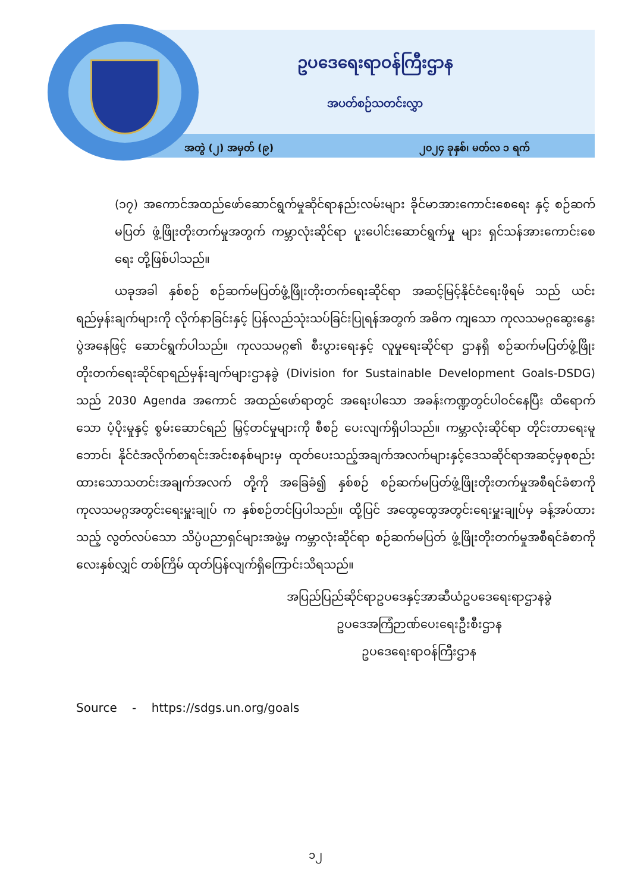ဥပဒေရေးရာဝန်ကြီးဌာန
အပတ်စဉ်သတင်းလွှာ
အတွဲ (၂) အမှတ် (၉) ၂၀၂၄ ခုနှစ်၊ မတ်လ ၁ ရက်
(၁၇) အကောင်အထည်ဖော်ဆောင်ရွက်မှုဆိုင်ရာနည်းလမ်းများ ခိုင်မာအားကောင်းစေရေး နှင့် စဉ်ဆက်မပြတ် ဖွံ့ဖြိုးတိုးတက်မှုအတွက် ကမ္ဘာလုံးဆိုင်ရာ ပူးပေါင်းဆောင်ရွက်မှု များ ရှင်သန်အားကောင်းစေရေး တို့ဖြစ်ပါသည်။
ယခုအခါ နှစ်စဉ် စဉ်ဆက်မပြတ်ဖွံ့ဖြိုးတိုးတက်ရေးဆိုင်ရာ အဆင့်မြင့်နိုင်ငံရေးဖိုရမ် သည် ယင်းရည်မှန်းချက်များကို လိုက်နာခြင်းနှင့် ပြန်လည်သုံးသပ်ခြင်းပြုရန်အတွက် အဓိက ကျသော ကုလသမဂ္ဂဆွေးနွေးပွဲအနေဖြင့် ဆောင်ရွက်ပါသည်။ ကုလသမဂ္ဂ၏ စီးပွားရေးနှင့် လူမှုရေးဆိုင်ရာ ဌာနရှိ စဉ်ဆက်မပြတ်ဖွံ့ဖြိုးတိုးတက်ရေးဆိုင်ရာရည်မှန်းချက်များဌာနခွဲ (Division for Sustainable Development Goals-DSDG) သည် 2030 Agenda အကောင် အထည်ဖော်ရာတွင် အရေးပါသော အခန်းကဏ္ဍတွင်ပါဝင်နေပြီး ထိရောက်သော ပံ့ပိုးမှုနှင့် စွမ်းဆောင်ရည် မြှင့်တင်မှုများကို စီစဉ် ပေးလျက်ရှိပါသည်။ ကမ္ဘာလုံးဆိုင်ရာ တိုင်းတာရေးမူဘောင်၊ နိုင်ငံအလိုက်စာရင်းအင်းစနစ်များမှ ထုတ်ပေးသည့်အချက်အလက်များနှင့်ဒေသဆိုင်ရာအဆင့်မှစုစည်းထားသောသတင်းအချက်အလက် တို့ကို အခြေခံ၍ နှစ်စဉ် စဉ်ဆက်မပြတ်ဖွံ့ဖြိုးတိုးတက်မှုအစီရင်ခံစာကို ကုလသမဂ္ဂအတွင်းရေးမှူးချုပ် က နှစ်စဉ်တင်ပြပါသည်။ ထို့ပြင် အထွေထွေအတွင်းရေးမှူးချုပ်မှ ခန့်အပ်ထားသည့် လွတ်လပ်သော သိပ္ပံပညာရှင်များအဖွဲ့မှ ကမ္ဘာလုံးဆိုင်ရာ စဉ်ဆက်မပြတ် ဖွံ့ဖြိုးတိုးတက်မှုအစီရင်ခံစာကို လေးနှစ်လျှင် တစ်ကြိမ် ထုတ်ပြန်လျက်ရှိကြောင်းသိရသည်။
အပြည်ပြည်ဆိုင်ရာဥပဒေနှင့်အာဆီယံဥပဒေရေးရာဌာနခွဲ
ဥပဒေအကြံဉာဏ်ပေးရေးဦးစီးဌာန
ဥပဒေရေးရာဝန်ကြီးဌာန
Source - https://sdgs.un.org/goals
၁၂